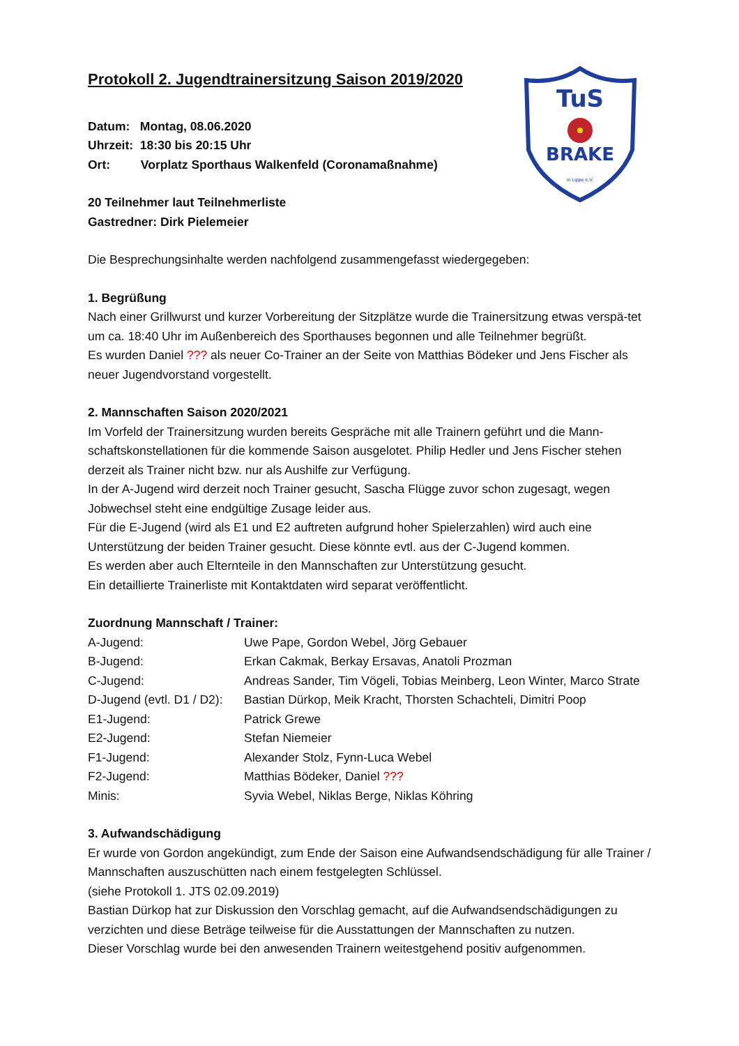TuS
BRAKE
in Lippe e.V.
Protokoll 2. Jugendtrainersitzung Saison 2019/2020
Datum: Montag, 08.06.2020
Uhrzeit: 18:30 bis 20:15 Uhr
Ort: Vorplatz Sporthaus Walkenfeld (Coronamaßnahme)
20 Teilnehmer laut Teilnehmerliste
Gastredner: Dirk Pielemeier
Die Besprechungsinhalte werden nachfolgend zusammengefasst wiedergegeben:
1. Begrüßung
Nach einer Grillwurst und kurzer Vorbereitung der Sitzplätze wurde die Trainersitzung etwas verspä-tet um ca. 18:40 Uhr im Außenbereich des Sporthauses begonnen und alle Teilnehmer begrüßt.
Es wurden Daniel ??? als neuer Co-Trainer an der Seite von Matthias Bödeker und Jens Fischer als neuer Jugendvorstand vorgestellt.
2. Mannschaften Saison 2020/2021
Im Vorfeld der Trainersitzung wurden bereits Gespräche mit alle Trainern geführt und die Mann-schaftskonstellationen für die kommende Saison ausgelotet. Philip Hedler und Jens Fischer stehen derzeit als Trainer nicht bzw. nur als Aushilfe zur Verfügung.
In der A-Jugend wird derzeit noch Trainer gesucht, Sascha Flügge zuvor schon zugesagt, wegen Jobwechsel steht eine endgültige Zusage leider aus.
Für die E-Jugend (wird als E1 und E2 auftreten aufgrund hoher Spielerzahlen) wird auch eine Unterstützung der beiden Trainer gesucht. Diese könnte evtl. aus der C-Jugend kommen.
Es werden aber auch Elternteile in den Mannschaften zur Unterstützung gesucht.
Ein detaillierte Trainerliste mit Kontaktdaten wird separat veröffentlicht.
Zuordnung Mannschaft / Trainer:
A-Jugend: Uwe Pape, Gordon Webel, Jörg Gebauer
B-Jugend: Erkan Cakmak, Berkay Ersavas, Anatoli Prozman
C-Jugend: Andreas Sander, Tim Vögeli, Tobias Meinberg, Leon Winter, Marco Strate
D-Jugend (evtl. D1 / D2): Bastian Dürkop, Meik Kracht, Thorsten Schachteli, Dimitri Poop
E1-Jugend: Patrick Grewe
E2-Jugend: Stefan Niemeier
F1-Jugend: Alexander Stolz, Fynn-Luca Webel
F2-Jugend: Matthias Bödeker, Daniel ???
Minis: Syvia Webel, Niklas Berge, Niklas Köhring
3. Aufwandschädigung
Er wurde von Gordon angekündigt, zum Ende der Saison eine Aufwandsendschädigung für alle Trainer / Mannschaften auszuschütten nach einem festgelegten Schlüssel.
(siehe Protokoll 1. JTS 02.09.2019)
Bastian Dürkop hat zur Diskussion den Vorschlag gemacht, auf die Aufwandsendschädigungen zu verzichten und diese Beträge teilweise für die Ausstattungen der Mannschaften zu nutzen.
Dieser Vorschlag wurde bei den anwesenden Trainern weitestgehend positiv aufgenommen.